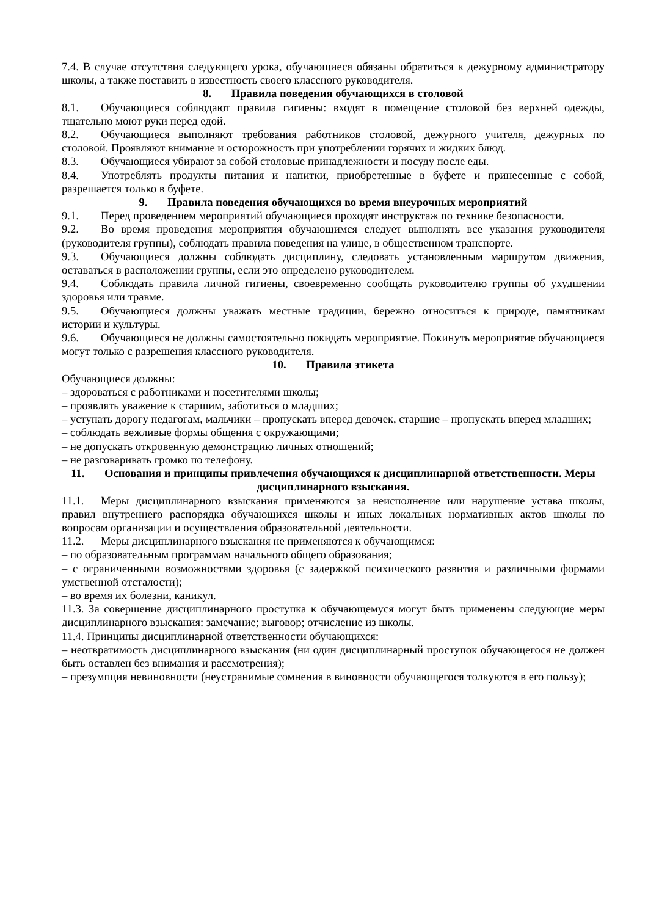7.4. В случае отсутствия следующего урока, обучающиеся обязаны обратиться к дежурному администратору школы, а также поставить в известность своего классного руководителя.
8. Правила поведения обучающихся в столовой
8.1. Обучающиеся соблюдают правила гигиены: входят в помещение столовой без верхней одежды, тщательно моют руки перед едой.
8.2. Обучающиеся выполняют требования работников столовой, дежурного учителя, дежурных по столовой. Проявляют внимание и осторожность при употреблении горячих и жидких блюд.
8.3. Обучающиеся убирают за собой столовые принадлежности и посуду после еды.
8.4. Употреблять продукты питания и напитки, приобретенные в буфете и принесенные с собой, разрешается только в буфете.
9. Правила поведения обучающихся во время внеурочных мероприятий
9.1. Перед проведением мероприятий обучающиеся проходят инструктаж по технике безопасности.
9.2. Во время проведения мероприятия обучающимся следует выполнять все указания руководителя (руководителя группы), соблюдать правила поведения на улице, в общественном транспорте.
9.3. Обучающиеся должны соблюдать дисциплину, следовать установленным маршрутом движения, оставаться в расположении группы, если это определено руководителем.
9.4. Соблюдать правила личной гигиены, своевременно сообщать руководителю группы об ухудшении здоровья или травме.
9.5. Обучающиеся должны уважать местные традиции, бережно относиться к природе, памятникам истории и культуры.
9.6. Обучающиеся не должны самостоятельно покидать мероприятие. Покинуть мероприятие обучающиеся могут только с разрешения классного руководителя.
10. Правила этикета
Обучающиеся должны:
– здороваться с работниками и посетителями школы;
– проявлять уважение к старшим, заботиться о младших;
– уступать дорогу педагогам, мальчики – пропускать вперед девочек, старшие – пропускать вперед младших;
– соблюдать вежливые формы общения с окружающими;
– не допускать откровенную демонстрацию личных отношений;
– не разговаривать громко по телефону.
11. Основания и принципы привлечения обучающихся к дисциплинарной ответственности. Меры дисциплинарного взыскания.
11.1. Меры дисциплинарного взыскания применяются за неисполнение или нарушение устава школы, правил внутреннего распорядка обучающихся школы и иных локальных нормативных актов школы по вопросам организации и осуществления образовательной деятельности.
11.2. Меры дисциплинарного взыскания не применяются к обучающимся:
– по образовательным программам начального общего образования;
– с ограниченными возможностями здоровья (с задержкой психического развития и различными формами умственной отсталости);
– во время их болезни, каникул.
11.3. За совершение дисциплинарного проступка к обучающемуся могут быть применены следующие меры дисциплинарного взыскания: замечание; выговор; отчисление из школы.
11.4. Принципы дисциплинарной ответственности обучающихся:
– неотвратимость дисциплинарного взыскания (ни один дисциплинарный проступок обучающегося не должен быть оставлен без внимания и рассмотрения);
– презумпция невиновности (неустранимые сомнения в виновности обучающегося толкуются в его пользу);